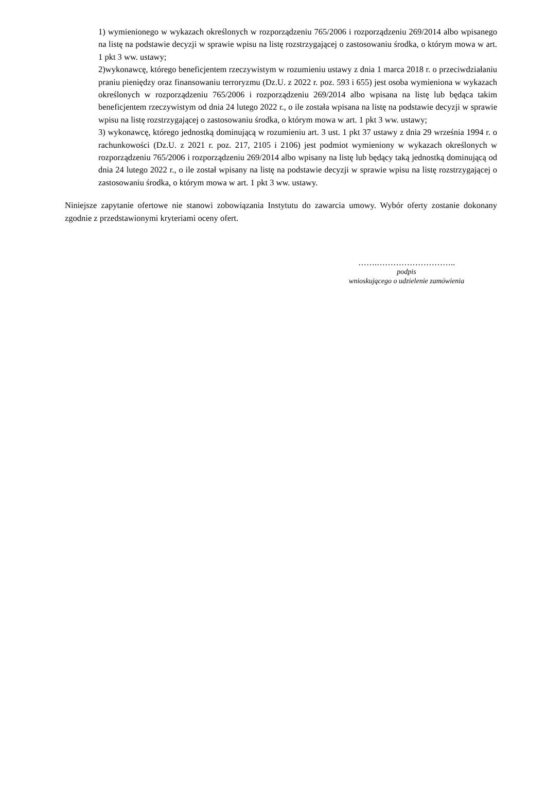1) wymienionego w wykazach określonych w rozporządzeniu 765/2006 i rozporządzeniu 269/2014 albo wpisanego na listę na podstawie decyzji w sprawie wpisu na listę rozstrzygającej o zastosowaniu środka, o którym mowa w art. 1 pkt 3 ww. ustawy;
2)wykonawcę, którego beneficjentem rzeczywistym w rozumieniu ustawy z dnia 1 marca 2018 r. o przeciwdziałaniu praniu pieniędzy oraz finansowaniu terroryzmu (Dz.U. z 2022 r. poz. 593 i 655) jest osoba wymieniona w wykazach określonych w rozporządzeniu 765/2006 i rozporządzeniu 269/2014 albo wpisana na listę lub będąca takim beneficjentem rzeczywistym od dnia 24 lutego 2022 r., o ile została wpisana na listę na podstawie decyzji w sprawie wpisu na listę rozstrzygającej o zastosowaniu środka, o którym mowa w art. 1 pkt 3 ww. ustawy;
3) wykonawcę, którego jednostką dominującą w rozumieniu art. 3 ust. 1 pkt 37 ustawy z dnia 29 września 1994 r. o rachunkowości (Dz.U. z 2021 r. poz. 217, 2105 i 2106) jest podmiot wymieniony w wykazach określonych w rozporządzeniu 765/2006 i rozporządzeniu 269/2014 albo wpisany na listę lub będący taką jednostką dominującą od dnia 24 lutego 2022 r., o ile został wpisany na listę na podstawie decyzji w sprawie wpisu na listę rozstrzygającej o zastosowaniu środka, o którym mowa w art. 1 pkt 3 ww. ustawy.
Niniejsze zapytanie ofertowe nie stanowi zobowiązania Instytutu do zawarcia umowy. Wybór oferty zostanie dokonany zgodnie z przedstawionymi kryteriami oceny ofert.
…….………………………..
podpis
wnioskującego o udzielenie zamówienia